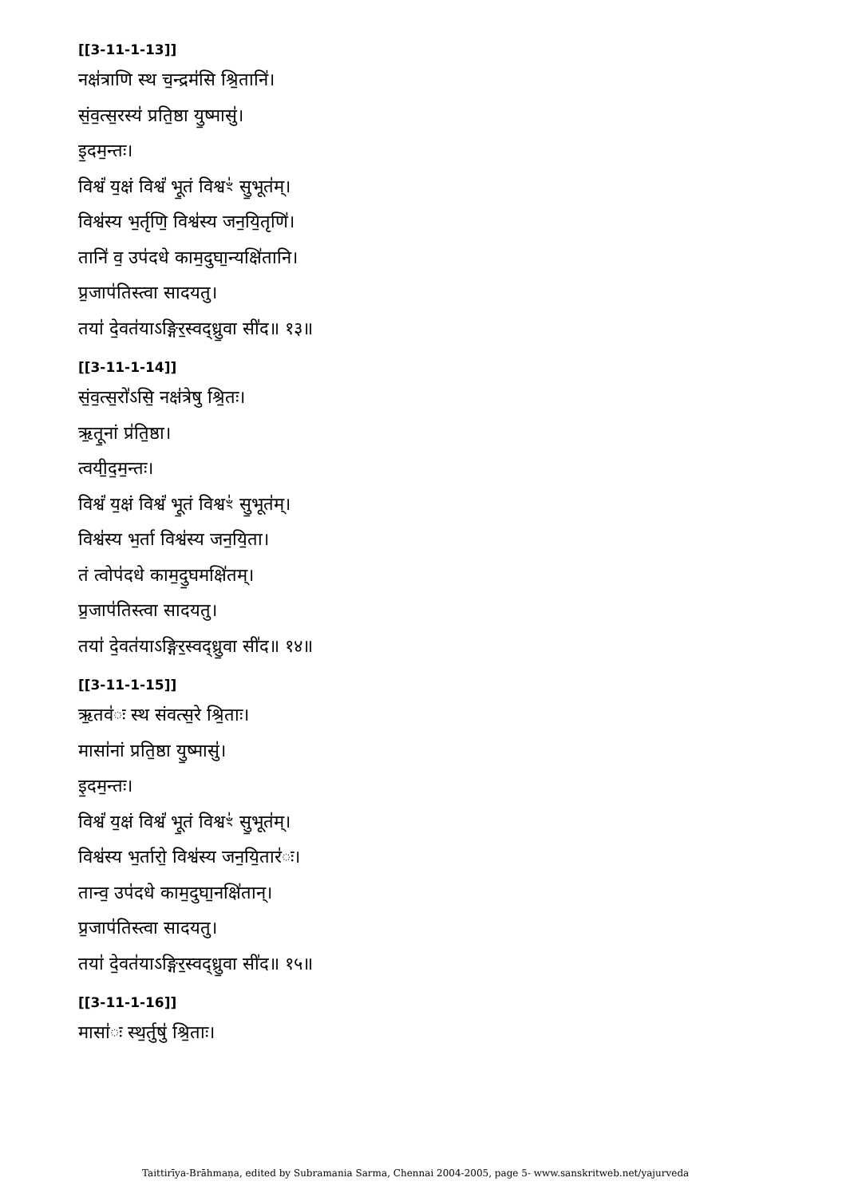[[3-11-1-13]]
नक्ष॑त्राणि स्थ च॒न्द्रम॑सि श्रि॒तानि॑।
सं॒व॒त्स॒रस्य॑ प्रति॒ष्ठा यु॒ष्मासु॑।
इ॒दम॒न्तः।
विश्वं॑ य॒क्षं विश्वं॑ भू॒तं विश्वꣳ॑ सु॒भूत॑म्।
विश्व॑स्य भ॒र्तृणि॒ विश्व॑स्य जन॒यि॒तृणि॑।
तानि॑ व॒ उप॑दधे काम॒दुघा॒न्यक्षि॑तानि।
प्र॒जाप॑तिस्त्वा सादयतु।
तया॑ दे॒वत॑याऽङ्गिर॒स्वद्ध्रु॒वा सी॑द॥ १३॥
[[3-11-1-14]]
सं॒व॒त्स॒रो॑ऽसि॒ नक्ष॑त्रेषु श्रि॒तः।
ऋ॒तू॒नां प्र॑ति॒ष्ठा।
त्वयी॒द॒म॒न्तः।
विश्वं॑ य॒क्षं विश्वं॑ भू॒तं विश्वꣳ॑ सु॒भूत॑म्।
विश्व॑स्य भ॒र्ता विश्व॑स्य जन॒यि॒ता।
तं त्वोप॑दधे काम॒दु॒घमक्षि॑तम्।
प्र॒जाप॑तिस्त्वा सादयतु।
तया॑ दे॒वत॑याऽङ्गिर॒स्वद्ध्रु॒वा सी॑द॥ १४॥
[[3-11-1-15]]
ऋ॒तव॑ः स्थ संवत्स॒रे श्रि॒ताः।
मासा॑नां प्रति॒ष्ठा यु॒ष्मासु॑।
इ॒दम॒न्तः।
विश्वं॑ य॒क्षं विश्वं॑ भू॒तं विश्वꣳ॑ सु॒भूत॑म्।
विश्व॑स्य भ॒र्तारो॒ विश्व॑स्य जन॒यि॒तार॑ः।
तान्व॒ उप॑दधे काम॒दुघा॒नक्षि॑तान्।
प्र॒जाप॑तिस्त्वा सादयतु।
तया॑ दे॒वत॑याऽङ्गिर॒स्वद्ध्रु॒वा सी॑द॥ १५॥
[[3-11-1-16]]
मासा॑ः स्थ॒र्तुषु॑ श्रि॒ताः।
Taittirīya-Brāhmaṇa, edited by Subramania Sarma, Chennai 2004-2005, page 5- www.sanskritweb.net/yajurveda